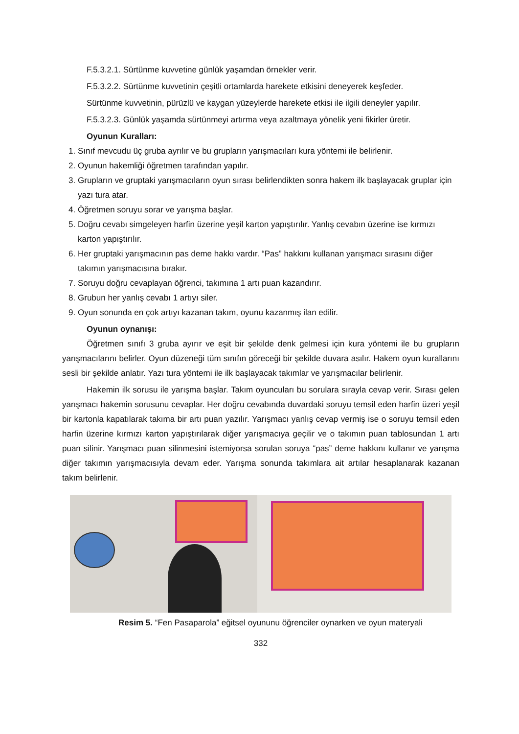F.5.3.2.1. Sürtünme kuvvetine günlük yaşamdan örnekler verir.
F.5.3.2.2. Sürtünme kuvvetinin çeşitli ortamlarda harekete etkisini deneyerek keşfeder.
Sürtünme kuvvetinin, pürüzlü ve kaygan yüzeylerde harekete etkisi ile ilgili deneyler yapılır.
F.5.3.2.3. Günlük yaşamda sürtünmeyi artırma veya azaltmaya yönelik yeni fikirler üretir.
Oyunun Kuralları:
1. Sınıf mevcudu üç gruba ayrılır ve bu grupların yarışmacıları kura yöntemi ile belirlenir.
2. Oyunun hakemliği öğretmen tarafından yapılır.
3. Grupların ve gruptaki yarışmacıların oyun sırası belirlendikten sonra hakem ilk başlayacak gruplar için yazı tura atar.
4. Öğretmen soruyu sorar ve yarışma başlar.
5. Doğru cevabı simgeleyen harfin üzerine yeşil karton yapıştırılır. Yanlış cevabın üzerine ise kırmızı karton yapıştırılır.
6. Her gruptaki yarışmacının pas deme hakkı vardır. “Pas” hakkını kullanan yarışmacı sırasını diğer takımın yarışmacısına bırakır.
7. Soruyu doğru cevaplayan öğrenci, takımına 1 artı puan kazandırır.
8. Grubun her yanlış cevabı 1 artıyı siler.
9. Oyun sonunda en çok artıyı kazanan takım, oyunu kazanmış ilan edilir.
Oyunun oynanışı:
Öğretmen sınıfı 3 gruba ayırır ve eşit bir şekilde denk gelmesi için kura yöntemi ile bu grupların yarışmacılarını belirler. Oyun düzeneği tüm sınıfın göreceği bir şekilde duvara asılır. Hakem oyun kurallarını sesli bir şekilde anlatır. Yazı tura yöntemi ile ilk başlayacak takımlar ve yarışmacılar belirlenir.
Hakemin ilk sorusu ile yarışma başlar. Takım oyuncuları bu sorulara sırayla cevap verir. Sırası gelen yarışmacı hakemin sorusunu cevaplar. Her doğru cevabında duvardaki soruyu temsil eden harfin üzeri yeşil bir kartonla kapatılarak takıma bir artı puan yazılır. Yarışmacı yanlış cevap vermiş ise o soruyu temsil eden harfin üzerine kırmızı karton yapıştırılarak diğer yarışmacıya geçilir ve o takımın puan tablosundan 1 artı puan silinir. Yarışmacı puan silinmesini istemiyorsa sorulan soruya “pas” deme hakkını kullanır ve yarışma diğer takımın yarışmacısıyla devam eder. Yarışma sonunda takımlara ait artılar hesaplanarak kazanan takım belirlenir.
Resim 5. “Fen Pasaparola” eğitsel oyununu öğrenciler oynarken ve oyun materyali
332